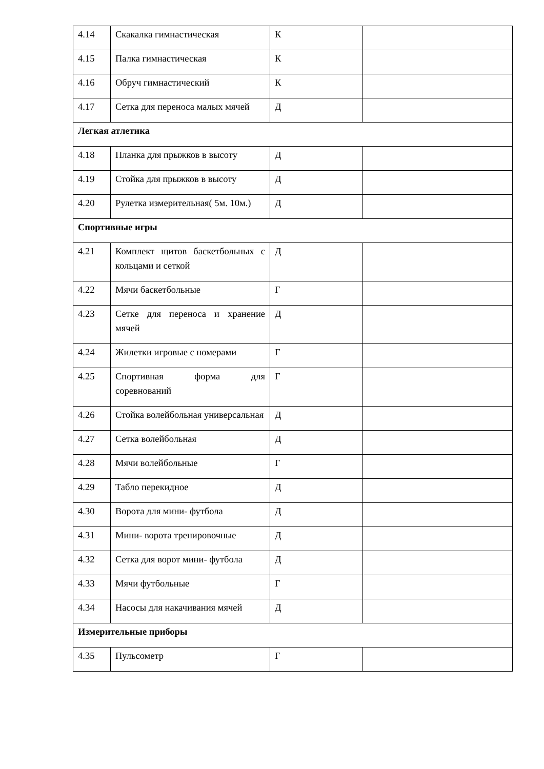| 4.14 | Скакалка гимнастическая | К | |
| 4.15 | Палка гимнастическая | К | |
| 4.16 | Обруч гимнастический | К | |
| 4.17 | Сетка для переноса малых мячей | Д | |
| Легкая атлетика | | | |
| 4.18 | Планка для прыжков в высоту | Д | |
| 4.19 | Стойка для прыжков в высоту | Д | |
| 4.20 | Рулетка измерительная( 5м. 10м.) | Д | |
| Спортивные игры | | | |
| 4.21 | Комплект щитов баскетбольных с кольцами и сеткой | Д | |
| 4.22 | Мячи баскетбольные | Г | |
| 4.23 | Сетке для переноса и хранение мячей | Д | |
| 4.24 | Жилетки игровые с номерами | Г | |
| 4.25 | Спортивная форма для соревнований | Г | |
| 4.26 | Стойка волейбольная универсальная | Д | |
| 4.27 | Сетка волейбольная | Д | |
| 4.28 | Мячи волейбольные | Г | |
| 4.29 | Табло перекидное | Д | |
| 4.30 | Ворота для мини- футбола | Д | |
| 4.31 | Мини- ворота тренировочные | Д | |
| 4.32 | Сетка для ворот мини- футбола | Д | |
| 4.33 | Мячи футбольные | Г | |
| 4.34 | Насосы для накачивания мячей | Д | |
| Измерительные приборы | | | |
| 4.35 | Пульсометр | Г | |